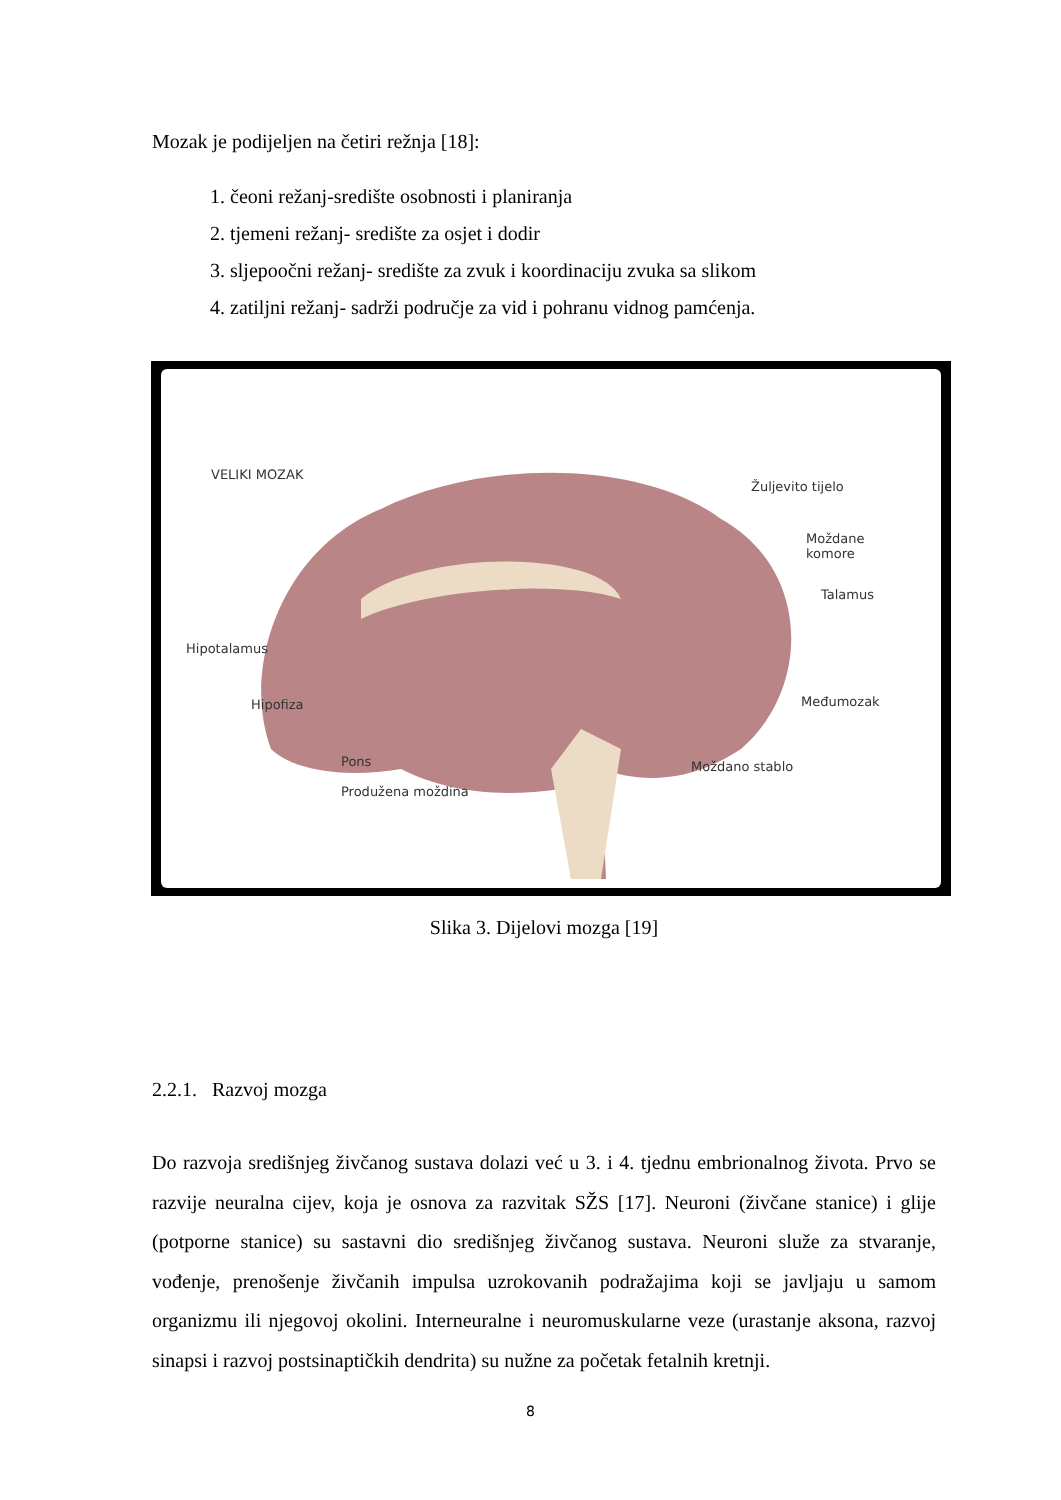Mozak je podijeljen na četiri režnja [18]:
1. čeoni režanj-središte osobnosti i planiranja
2. tjemeni režanj- središte za osjet i dodir
3. sljepoočni režanj- središte za zvuk i koordinaciju zvuka sa slikom
4. zatiljni režanj- sadrži područje za vid i pohranu vidnog pamćenja.
VELIKI MOZAK
Žuljevito tijelo
Moždane
komore
Talamus
Hipotalamus
Hipofiza Međumozak
Pons Moždano stablo
Produžena moždina
Slika 3. Dijelovi mozga [19]
2.2.1. Razvoj mozga
Do razvoja središnjeg živčanog sustava dolazi već u 3. i 4. tjednu embrionalnog života. Prvo se razvije neuralna cijev, koja je osnova za razvitak SŽS [17]. Neuroni (živčane stanice) i glije (potporne stanice) su sastavni dio središnjeg živčanog sustava. Neuroni služe za stvaranje, vođenje, prenošenje živčanih impulsa uzrokovanih podražajima koji se javljaju u samom organizmu ili njegovoj okolini. Interneuralne i neuromuskularne veze (urastanje aksona, razvoj sinapsi i razvoj postsinaptičkih dendrita) su nužne za početak fetalnih kretnji.
8